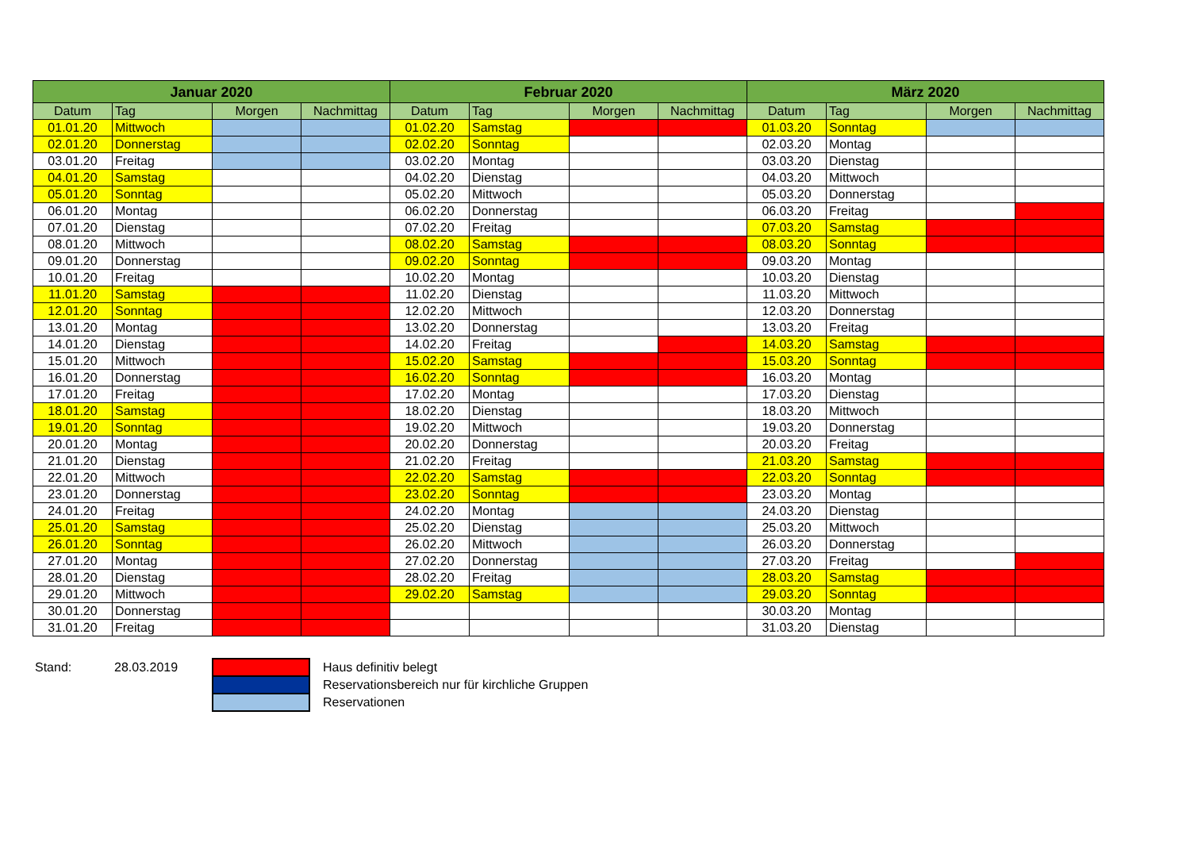| Januar 2020 | | | | Februar 2020 | | | | März 2020 | | | |
| --- | --- | --- | --- | --- | --- | --- | --- | --- | --- | --- | --- |
| Datum | Tag | Morgen | Nachmittag | Datum | Tag | Morgen | Nachmittag | Datum | Tag | Morgen | Nachmittag |
| 01.01.20 | Mittwoch | | | 01.02.20 | Samstag | | | 01.03.20 | Sonntag | | |
| 02.01.20 | Donnerstag | | | 02.02.20 | Sonntag | | | 02.03.20 | Montag | | |
| 03.01.20 | Freitag | | | 03.02.20 | Montag | | | 03.03.20 | Dienstag | | |
| 04.01.20 | Samstag | | | 04.02.20 | Dienstag | | | 04.03.20 | Mittwoch | | |
| 05.01.20 | Sonntag | | | 05.02.20 | Mittwoch | | | 05.03.20 | Donnerstag | | |
| 06.01.20 | Montag | | | 06.02.20 | Donnerstag | | | 06.03.20 | Freitag | | |
| 07.01.20 | Dienstag | | | 07.02.20 | Freitag | | | 07.03.20 | Samstag | | |
| 08.01.20 | Mittwoch | | | 08.02.20 | Samstag | | | 08.03.20 | Sonntag | | |
| 09.01.20 | Donnerstag | | | 09.02.20 | Sonntag | | | 09.03.20 | Montag | | |
| 10.01.20 | Freitag | | | 10.02.20 | Montag | | | 10.03.20 | Dienstag | | |
| 11.01.20 | Samstag | | | 11.02.20 | Dienstag | | | 11.03.20 | Mittwoch | | |
| 12.01.20 | Sonntag | | | 12.02.20 | Mittwoch | | | 12.03.20 | Donnerstag | | |
| 13.01.20 | Montag | | | 13.02.20 | Donnerstag | | | 13.03.20 | Freitag | | |
| 14.01.20 | Dienstag | | | 14.02.20 | Freitag | | | 14.03.20 | Samstag | | |
| 15.01.20 | Mittwoch | | | 15.02.20 | Samstag | | | 15.03.20 | Sonntag | | |
| 16.01.20 | Donnerstag | | | 16.02.20 | Sonntag | | | 16.03.20 | Montag | | |
| 17.01.20 | Freitag | | | 17.02.20 | Montag | | | 17.03.20 | Dienstag | | |
| 18.01.20 | Samstag | | | 18.02.20 | Dienstag | | | 18.03.20 | Mittwoch | | |
| 19.01.20 | Sonntag | | | 19.02.20 | Mittwoch | | | 19.03.20 | Donnerstag | | |
| 20.01.20 | Montag | | | 20.02.20 | Donnerstag | | | 20.03.20 | Freitag | | |
| 21.01.20 | Dienstag | | | 21.02.20 | Freitag | | | 21.03.20 | Samstag | | |
| 22.01.20 | Mittwoch | | | 22.02.20 | Samstag | | | 22.03.20 | Sonntag | | |
| 23.01.20 | Donnerstag | | | 23.02.20 | Sonntag | | | 23.03.20 | Montag | | |
| 24.01.20 | Freitag | | | 24.02.20 | Montag | | | 24.03.20 | Dienstag | | |
| 25.01.20 | Samstag | | | 25.02.20 | Dienstag | | | 25.03.20 | Mittwoch | | |
| 26.01.20 | Sonntag | | | 26.02.20 | Mittwoch | | | 26.03.20 | Donnerstag | | |
| 27.01.20 | Montag | | | 27.02.20 | Donnerstag | | | 27.03.20 | Freitag | | |
| 28.01.20 | Dienstag | | | 28.02.20 | Freitag | | | 28.03.20 | Samstag | | |
| 29.01.20 | Mittwoch | | | 29.02.20 | Samstag | | | 29.03.20 | Sonntag | | |
| 30.01.20 | Donnerstag | | | | | | | 30.03.20 | Montag | | |
| 31.01.20 | Freitag | | | | | | | 31.03.20 | Dienstag | | |
| Stand: | 28.03.2019 | | Haus definitiv belegt |
| | | | Reservationsbereich nur für kirchliche Gruppen |
| | | | Reservationen |